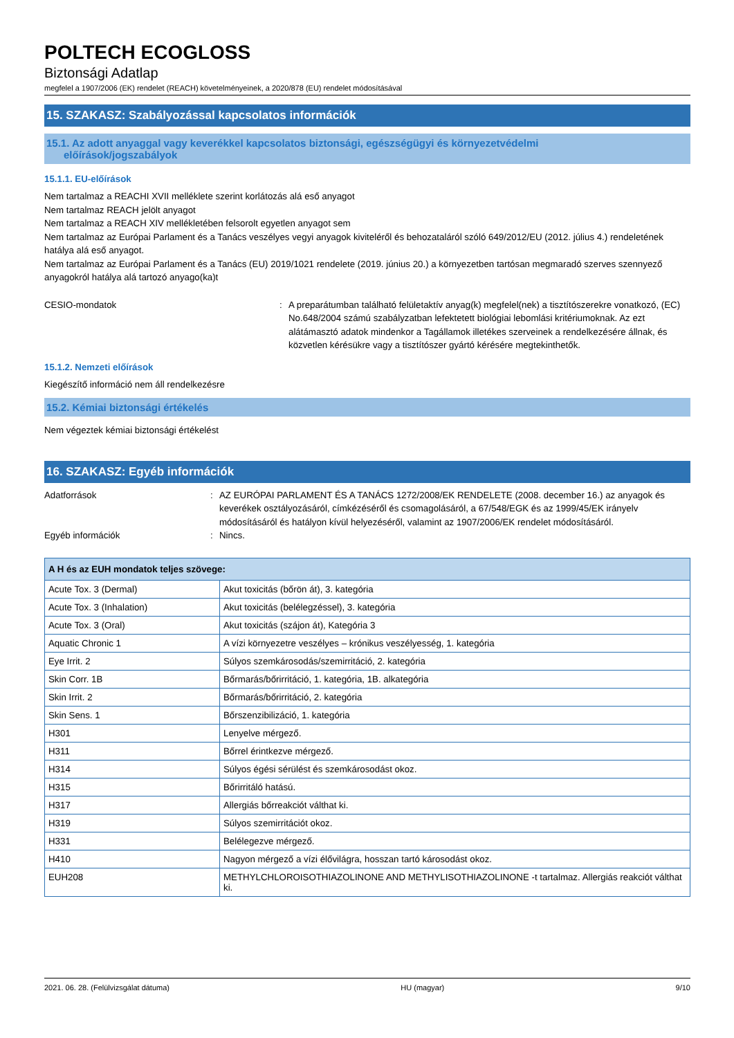POLTECH ECOGLOSS
Biztonsági Adatlap
megfelel a 1907/2006 (EK) rendelet (REACH) követelményeinek, a 2020/878 (EU) rendelet módosításával
15. SZAKASZ: Szabályozással kapcsolatos információk
15.1. Az adott anyaggal vagy keverékkel kapcsolatos biztonsági, egészségügyi és környezetvédelmi
előírások/jogszabályok
15.1.1. EU-előírások
Nem tartalmaz a REACHI XVII melléklete szerint korlátozás alá eső anyagot
Nem tartalmaz REACH jelölt anyagot
Nem tartalmaz a REACH XIV mellékletében felsorolt egyetlen anyagot sem
Nem tartalmaz az Európai Parlament és a Tanács veszélyes vegyi anyagok kiviteléről és behozataláról szóló 649/2012/EU (2012. július 4.) rendeletének hatálya alá eső anyagot.
Nem tartalmaz az Európai Parlament és a Tanács (EU) 2019/1021 rendelete (2019. június 20.) a környezetben tartósan megmaradó szerves szennyező anyagokról hatálya alá tartozó anyago(ka)t
CESIO-mondatok : A preparátumban található felületaktív anyag(k) megfelel(nek) a tisztítószerekre vonatkozó, (EC) No.648/2004 számú szabályzatban lefektetett biológiai lebomlási kritériumoknak. Az ezt alátámasztó adatok mindenkor a Tagállamok illetékes szerveinek a rendelkezésére állnak, és közvetlen kérésükre vagy a tisztítószer gyártó kérésére megtekinthetők.
15.1.2. Nemzeti előírások
Kiegészítő információ nem áll rendelkezésre
15.2. Kémiai biztonsági értékelés
Nem végeztek kémiai biztonsági értékelést
16. SZAKASZ: Egyéb információk
Adatforrások : AZ EURÓPAI PARLAMENT ÉS A TANÁCS 1272/2008/EK RENDELETE (2008. december 16.) az anyagok és keverékek osztályozásáról, címkézéséről és csomagolásáról, a 67/548/EGK és az 1999/45/EK irányelv módosításáról és hatályon kívül helyezéséről, valamint az 1907/2006/EK rendelet módosításáról.
Egyéb információk : Nincs.
| A H és az EUH mondatok teljes szövege: | |
| --- | --- |
| Acute Tox. 3 (Dermal) | Akut toxicitás (bőrön át), 3. kategória |
| Acute Tox. 3 (Inhalation) | Akut toxicitás (belélegzéssel), 3. kategória |
| Acute Tox. 3 (Oral) | Akut toxicitás (szájon át), Kategória 3 |
| Aquatic Chronic 1 | A vízi környezetre veszélyes – krónikus veszélyesség, 1. kategória |
| Eye Irrit. 2 | Súlyos szemkárosodás/szemirritáció, 2. kategória |
| Skin Corr. 1B | Bőrmarás/bőrirritáció, 1. kategória, 1B. alkategória |
| Skin Irrit. 2 | Bőrmarás/bőrirritáció, 2. kategória |
| Skin Sens. 1 | Bőrszenzibilizáció, 1. kategória |
| H301 | Lenyelve mérgező. |
| H311 | Bőrrel érintkezve mérgező. |
| H314 | Súlyos égési sérülést és szemkárosodást okoz. |
| H315 | Bőrirritáló hatású. |
| H317 | Allergiás bőrreakciót válthat ki. |
| H319 | Súlyos szemirritációt okoz. |
| H331 | Belélegezve mérgező. |
| H410 | Nagyon mérgező a vízi élővilágra, hosszan tartó károsodást okoz. |
| EUH208 | METHYLCHLOROISOTHIAZOLINONE AND METHYLISOTHIAZOLINONE -t tartalmaz. Allergiás reakciót válthat ki. |
2021. 06. 28. (Felülvizsgálat dátuma) HU (magyar) 9/10